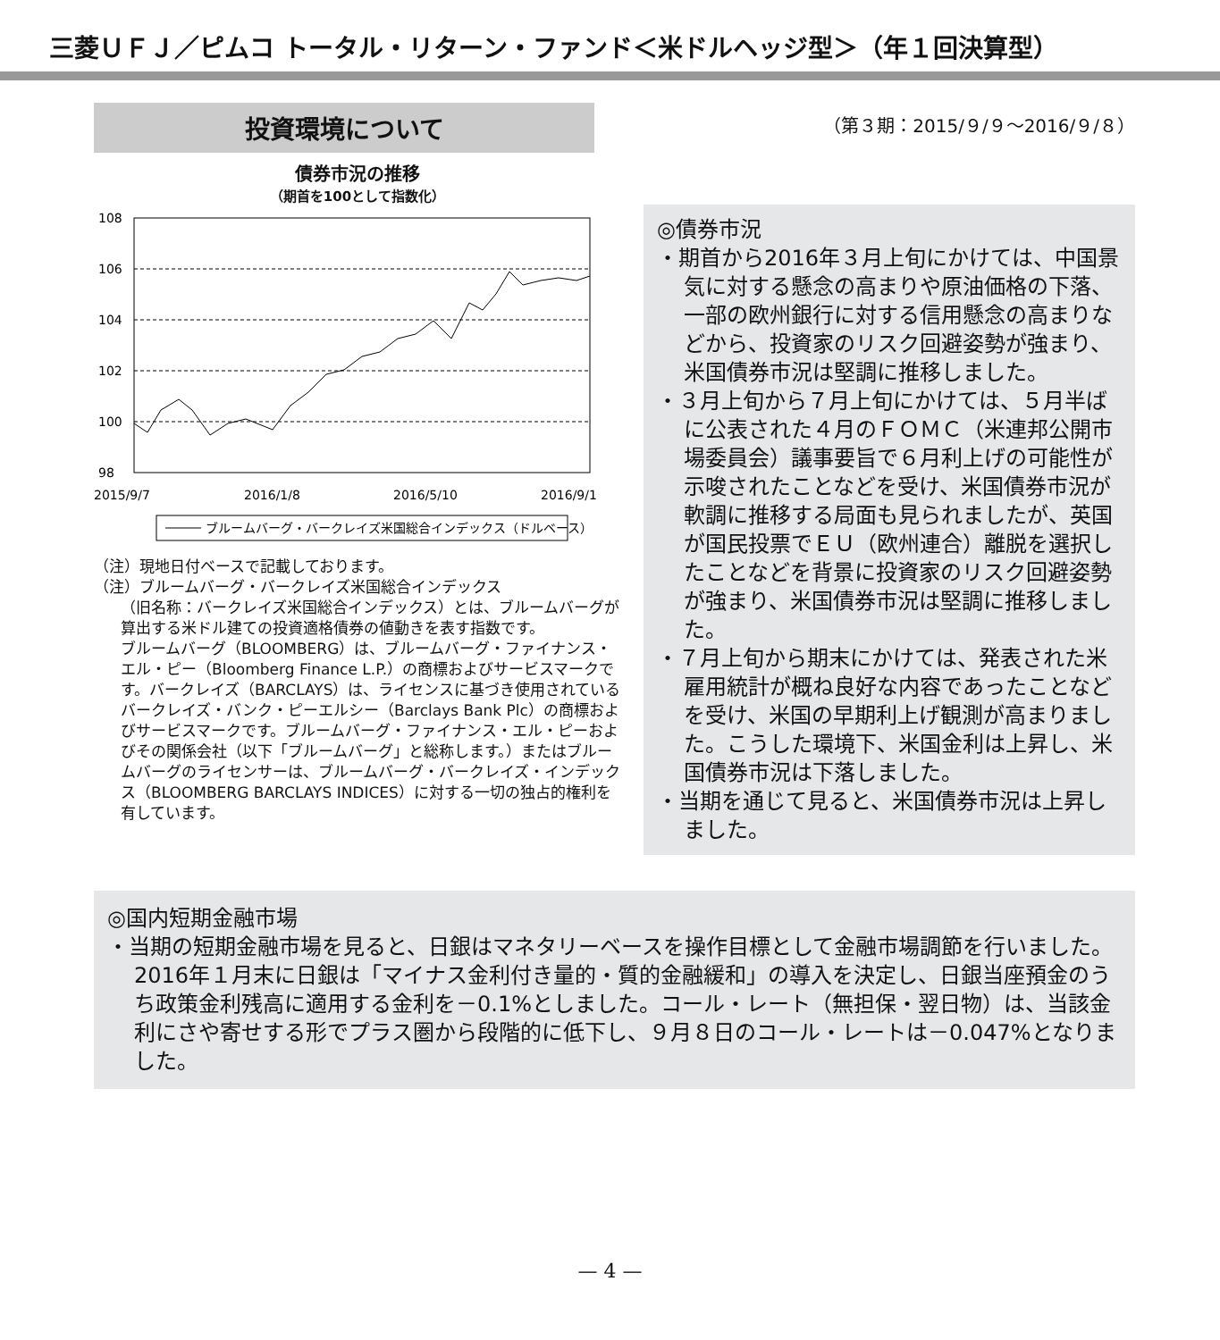三菱ＵＦＪ／ピムコ トータル・リターン・ファンド＜米ドルヘッジ型＞（年１回決算型）
投資環境について
債券市況の推移
（期首を100として指数化）
108
106
104
102
100
98
2015/9/7
2016/1/8
2016/5/10
2016/9/1
ブルームバーグ・バークレイズ米国総合インデックス（ドルベース）
（注）現地日付ベースで記載しております。
（注）ブルームバーグ・バークレイズ米国総合インデックス
（旧名称：バークレイズ米国総合インデックス）とは、ブルームバーグが算出する米ドル建ての投資適格債券の値動きを表す指数です。
ブルームバーグ（BLOOMBERG）は、ブルームバーグ・ファイナンス・エル・ピー（Bloomberg Finance L.P.）の商標およびサービスマークです。バークレイズ（BARCLAYS）は、ライセンスに基づき使用されているバークレイズ・バンク・ピーエルシー（Barclays Bank Plc）の商標およびサービスマークです。ブルームバーグ・ファイナンス・エル・ピーおよびその関係会社（以下「ブルームバーグ」と総称します。）またはブルームバーグのライセンサーは、ブルームバーグ・バークレイズ・インデックス（BLOOMBERG BARCLAYS INDICES）に対する一切の独占的権利を有しています。
（第３期：2015/９/９～2016/９/８）
◎債券市況
・期首から2016年３月上旬にかけては、中国景気に対する懸念の高まりや原油価格の下落、一部の欧州銀行に対する信用懸念の高まりなどから、投資家のリスク回避姿勢が強まり、米国債券市況は堅調に推移しました。
・３月上旬から７月上旬にかけては、５月半ばに公表された４月のＦＯＭＣ（米連邦公開市場委員会）議事要旨で６月利上げの可能性が示唆されたことなどを受け、米国債券市況が軟調に推移する局面も見られましたが、英国が国民投票でＥＵ（欧州連合）離脱を選択したことなどを背景に投資家のリスク回避姿勢が強まり、米国債券市況は堅調に推移しました。
・７月上旬から期末にかけては、発表された米雇用統計が概ね良好な内容であったことなどを受け、米国の早期利上げ観測が高まりました。こうした環境下、米国金利は上昇し、米国債券市況は下落しました。
・当期を通じて見ると、米国債券市況は上昇しました。
◎国内短期金融市場
・当期の短期金融市場を見ると、日銀はマネタリーベースを操作目標として金融市場調節を行いました。2016年１月末に日銀は「マイナス金利付き量的・質的金融緩和」の導入を決定し、日銀当座預金のうち政策金利残高に適用する金利を－0.1%としました。コール・レート（無担保・翌日物）は、当該金利にさや寄せする形でプラス圏から段階的に低下し、９月８日のコール・レートは－0.047%となりました。
— 4 —